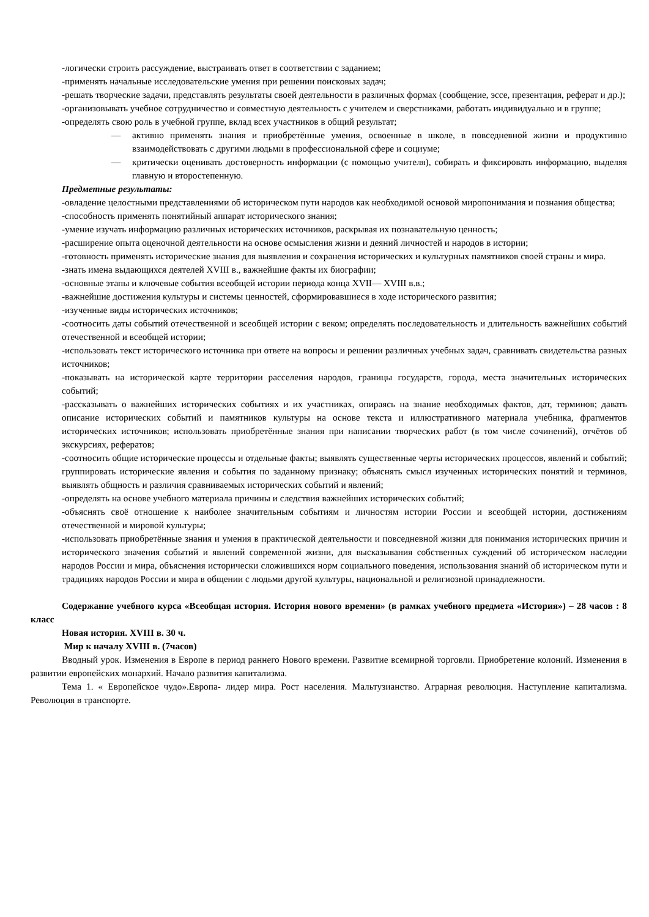-логически строить рассуждение, выстраивать ответ в соответствии с заданием;
-применять начальные исследовательские умения при решении поисковых задач;
-решать творческие задачи, представлять результаты своей деятельности в различных формах (сообщение, эссе, презентация, реферат и др.);
-организовывать учебное сотрудничество и совместную деятельность с учителем и сверстниками, работать индивидуально и в группе;
-определять свою роль в учебной группе, вклад всех участников в общий результат;
— активно применять знания и приобретённые умения, освоенные в школе, в повседневной жизни и продуктивно взаимодействовать с другими людьми в профессиональной сфере и социуме;
— критически оценивать достоверность информации (с помощью учителя), собирать и фиксировать информацию, выделяя главную и второстепенную.
Предметные результаты:
-овладение целостными представлениями об историческом пути народов как необходимой основой миропонимания и познания общества;
-способность применять понятийный аппарат исторического знания;
-умение изучать информацию различных исторических источников, раскрывая их познавательную ценность;
-расширение опыта оценочной деятельности на основе осмысления жизни и деяний личностей и народов в истории;
-готовность применять исторические знания для выявления и сохранения исторических и культурных памятников своей страны и мира.
-знать имена выдающихся деятелей XVIII в., важнейшие факты их биографии;
-основные этапы и ключевые события всеобщей истории периода конца XVII— XVIII в.в.;
-важнейшие достижения культуры и системы ценностей, сформировавшиеся в ходе исторического развития;
-изученные виды исторических источников;
-соотносить даты событий отечественной и всеобщей истории с веком; определять последовательность и длительность важнейших событий отечественной и всеобщей истории;
-использовать текст исторического источника при ответе на вопросы и решении различных учебных задач, сравнивать свидетельства разных источников;
-показывать на исторической карте территории расселения народов, границы государств, города, места значительных исторических событий;
-рассказывать о важнейших исторических событиях и их участниках, опираясь на знание необходимых фактов, дат, терминов; давать описание исторических событий и памятников культуры на основе текста и иллюстративного материала учебника, фрагментов исторических источников; использовать приобретённые знания при написании творческих работ (в том числе сочинений), отчётов об экскурсиях, рефератов;
-соотносить общие исторические процессы и отдельные факты; выявлять существенные черты исторических процессов, явлений и событий; группировать исторические явления и события по заданному признаку; объяснять смысл изученных исторических понятий и терминов, выявлять общность и различия сравниваемых исторических событий и явлений;
-определять на основе учебного материала причины и следствия важнейших исторических событий;
-объяснять своё отношение к наиболее значительным событиям и личностям истории России и всеобщей истории, достижениям отечественной и мировой культуры;
-использовать приобретённые знания и умения в практической деятельности и повседневной жизни для понимания исторических причин и исторического значения событий и явлений современной жизни, для высказывания собственных суждений об историческом наследии народов России и мира, объяснения исторически сложившихся норм социального поведения, использования знаний об историческом пути и традициях народов России и мира в общении с людьми другой культуры, национальной и религиозной принадлежности.
Содержание учебного курса «Всеобщая история. История нового времени» (в рамках учебного предмета «История») – 28 часов : 8 класс
Новая история. XVIII в. 30 ч.
Мир к началу XVIII в. (7часов)
Вводный урок. Изменения в Европе в период раннего Нового времени. Развитие всемирной торговли. Приобретение колоний. Изменения в развитии европейских монархий. Начало развития капитализма.
Тема 1. « Европейское чудо».Европа- лидер мира. Рост населения. Мальтузианство. Аграрная революция. Наступление капитализма. Революция в транспорте.